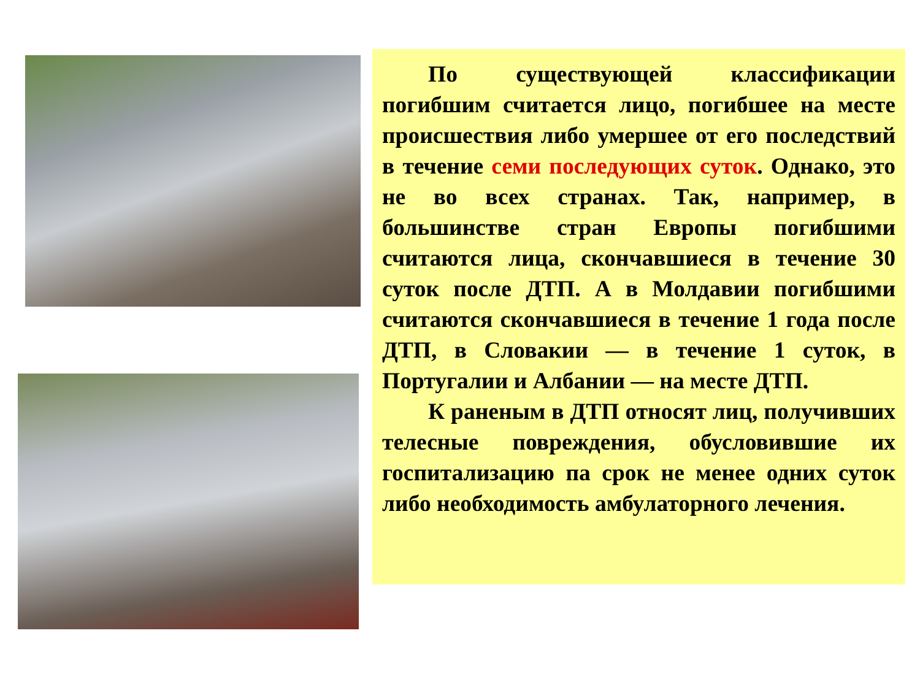По существующей классификации погибшим считается лицо, погибшее на месте происшествия либо умершее от его последствий в течение семи последующих суток. Однако, это не во всех странах. Так, например, в большинстве стран Европы погибшими считаются лица, скончавшиеся в течение 30 суток после ДТП. А в Молдавии погибшими считаются скончавшиеся в течение 1 года после ДТП, в Словакии — в течение 1 суток, в Португалии и Албании — на месте ДТП.
К раненым в ДТП относят лиц, получивших телесные повреждения, обусловившие их госпитализацию па срок не менее одних суток либо необходимость амбулаторного лечения.